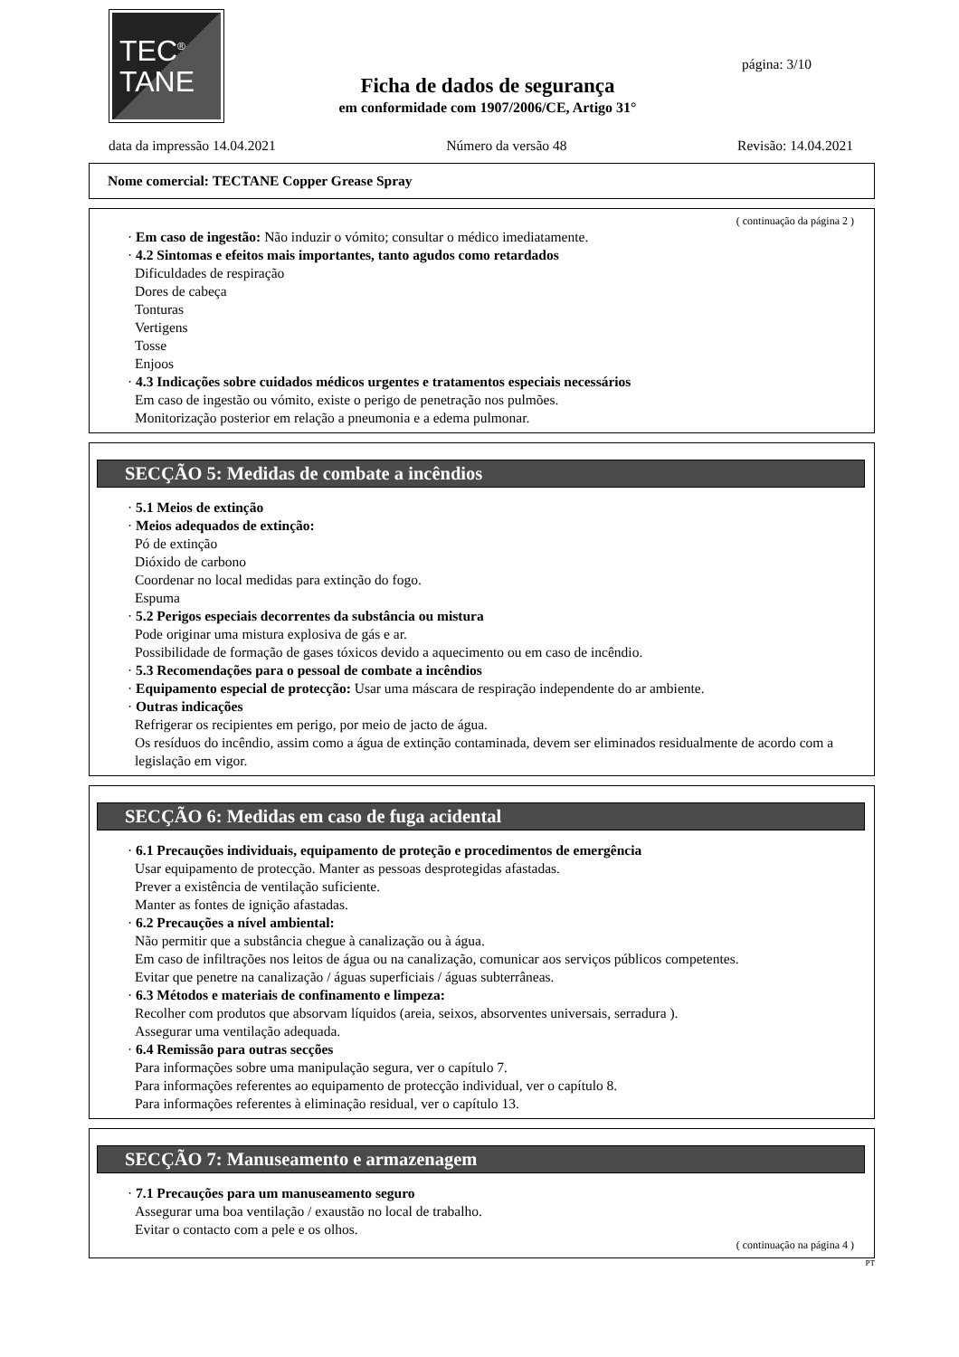TEC<sup>®</sup>
TANE
Ficha de dados de segurança
em conformidade com 1907/2006/CE, Artigo 31°
página: 3/10
data da impressão 14.04.2021 Número da versão 48 Revisão: 14.04.2021
Nome comercial: TECTANE Copper Grease Spray
( continuação da página 2 )
· Em caso de ingestão: Não induzir o vómito; consultar o médico imediatamente.
· 4.2 Sintomas e efeitos mais importantes, tanto agudos como retardados
Dificuldades de respiração
Dores de cabeça
Tonturas
Vertigens
Tosse
Enjoos
· 4.3 Indicações sobre cuidados médicos urgentes e tratamentos especiais necessários
Em caso de ingestão ou vómito, existe o perigo de penetração nos pulmões.
Monitorização posterior em relação a pneumonia e a edema pulmonar.
SECÇÃO 5: Medidas de combate a incêndios
· 5.1 Meios de extinção
· Meios adequados de extinção:
Pó de extinção
Dióxido de carbono
Coordenar no local medidas para extinção do fogo.
Espuma
· 5.2 Perigos especiais decorrentes da substância ou mistura
Pode originar uma mistura explosiva de gás e ar.
Possibilidade de formação de gases tóxicos devido a aquecimento ou em caso de incêndio.
· 5.3 Recomendações para o pessoal de combate a incêndios
· Equipamento especial de protecção: Usar uma máscara de respiração independente do ar ambiente.
· Outras indicações
Refrigerar os recipientes em perigo, por meio de jacto de água.
Os resíduos do incêndio, assim como a água de extinção contaminada, devem ser eliminados residualmente de acordo com a legislação em vigor.
SECÇÃO 6: Medidas em caso de fuga acidental
· 6.1 Precauções individuais, equipamento de proteção e procedimentos de emergência
Usar equipamento de protecção. Manter as pessoas desprotegidas afastadas.
Prever a existência de ventilação suficiente.
Manter as fontes de ignição afastadas.
· 6.2 Precauções a nível ambiental:
Não permitir que a substância chegue à canalização ou à água.
Em caso de infiltrações nos leitos de água ou na canalização, comunicar aos serviços públicos competentes.
Evitar que penetre na canalização / águas superficiais / águas subterrâneas.
· 6.3 Métodos e materiais de confinamento e limpeza:
Recolher com produtos que absorvam líquidos (areia, seixos, absorventes universais, serradura ).
Assegurar uma ventilação adequada.
· 6.4 Remissão para outras secções
Para informações sobre uma manipulação segura, ver o capítulo 7.
Para informações referentes ao equipamento de protecção individual, ver o capítulo 8.
Para informações referentes à eliminação residual, ver o capítulo 13.
SECÇÃO 7: Manuseamento e armazenagem
· 7.1 Precauções para um manuseamento seguro
Assegurar uma boa ventilação / exaustão no local de trabalho.
Evitar o contacto com a pele e os olhos.
( continuação na página 4 )
PT